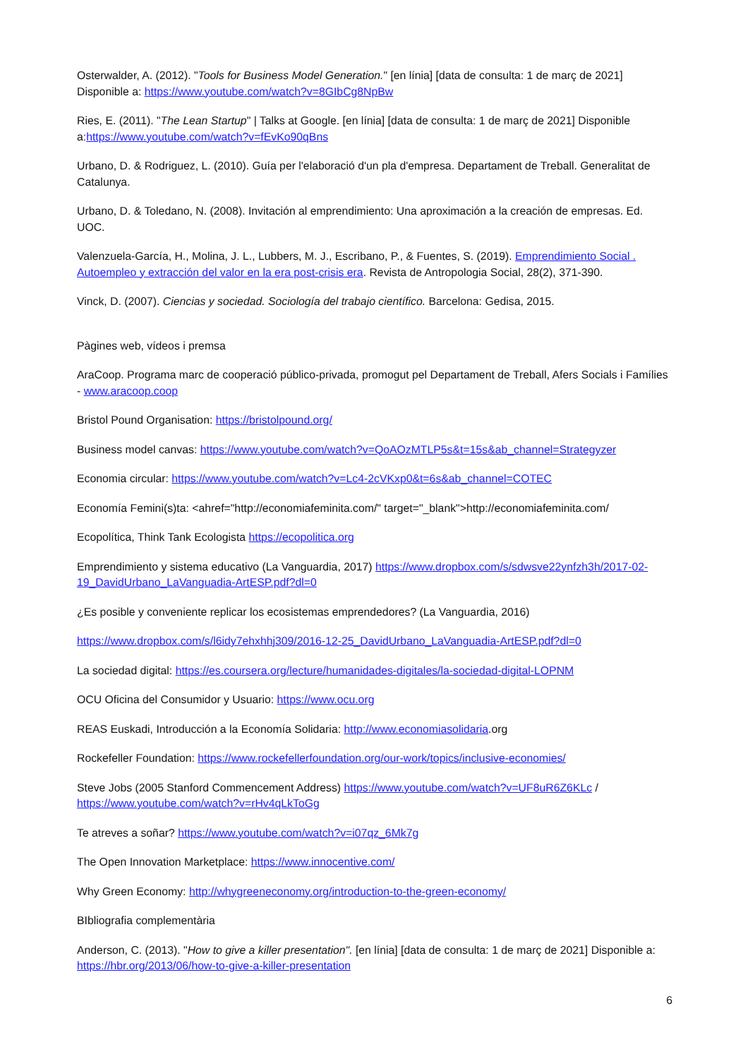Osterwalder, A. (2012). "Tools for Business Model Generation." [en línia] [data de consulta: 1 de març de 2021] Disponible a: https://www.youtube.com/watch?v=8GIbCg8NpBw
Ries, E. (2011). "The Lean Startup" | Talks at Google. [en línia] [data de consulta: 1 de març de 2021] Disponible a:https://www.youtube.com/watch?v=fEvKo90qBns
Urbano, D. & Rodriguez, L. (2010). Guía per l'elaboració d'un pla d'empresa. Departament de Treball. Generalitat de Catalunya.
Urbano, D. & Toledano, N. (2008). Invitación al emprendimiento: Una aproximación a la creación de empresas. Ed. UOC.
Valenzuela-García, H., Molina, J. L., Lubbers, M. J., Escribano, P., & Fuentes, S. (2019). Emprendimiento Social . Autoempleo y extracción del valor en la era post-crisis era. Revista de Antropologia Social, 28(2), 371-390.
Vinck, D. (2007). Ciencias y sociedad. Sociología del trabajo científico. Barcelona: Gedisa, 2015.
Pàgines web, vídeos i premsa
AraCoop. Programa marc de cooperació público-privada, promogut pel Departament de Treball, Afers Socials i Famílies - www.aracoop.coop
Bristol Pound Organisation: https://bristolpound.org/
Business model canvas: https://www.youtube.com/watch?v=QoAOzMTLP5s&t=15s&ab_channel=Strategyzer
Economia circular: https://www.youtube.com/watch?v=Lc4-2cVKxp0&t=6s&ab_channel=COTEC
Economía Femini(s)ta: <ahref="http://economiafeminita.com/" target="_blank">http://economiafeminita.com/
Ecopolítica, Think Tank Ecologista https://ecopolitica.org
Emprendimiento y sistema educativo (La Vanguardia, 2017) https://www.dropbox.com/s/sdwsve22ynfzh3h/2017-02-19_DavidUrbano_LaVanguadia-ArtESP.pdf?dl=0
¿Es posible y conveniente replicar los ecosistemas emprendedores? (La Vanguardia, 2016)
https://www.dropbox.com/s/l6idy7ehxhhj309/2016-12-25_DavidUrbano_LaVanguadia-ArtESP.pdf?dl=0
La sociedad digital: https://es.coursera.org/lecture/humanidades-digitales/la-sociedad-digital-LOPNM
OCU Oficina del Consumidor y Usuario: https://www.ocu.org
REAS Euskadi, Introducción a la Economía Solidaria: http://www.economiasolidaria.org
Rockefeller Foundation: https://www.rockefellerfoundation.org/our-work/topics/inclusive-economies/
Steve Jobs (2005 Stanford Commencement Address) https://www.youtube.com/watch?v=UF8uR6Z6KLc / https://www.youtube.com/watch?v=rHv4qLkToGg
Te atreves a soñar? https://www.youtube.com/watch?v=i07qz_6Mk7g
The Open Innovation Marketplace: https://www.innocentive.com/
Why Green Economy: http://whygreeneconomy.org/introduction-to-the-green-economy/
BIbliografia complementària
Anderson, C. (2013). "How to give a killer presentation". [en línia] [data de consulta: 1 de març de 2021] Disponible a: https://hbr.org/2013/06/how-to-give-a-killer-presentation
6